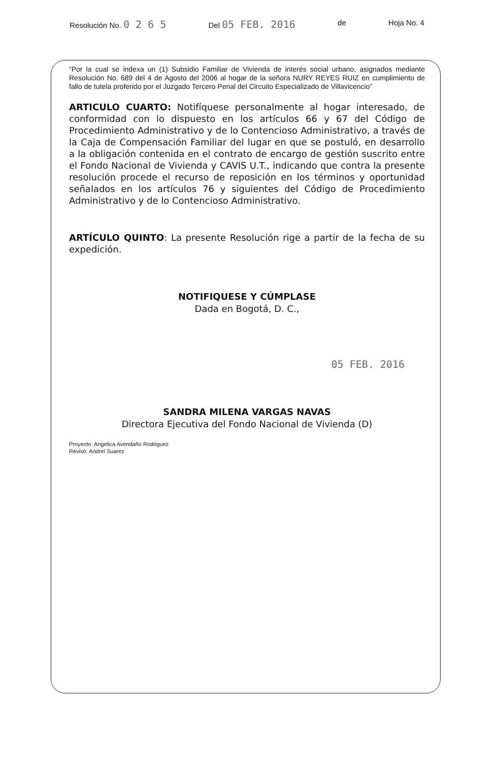Resolución No. 0 2 6 5 Del 05 FEB. 2016 de Hoja No. 4
“Por la cual se indexa un (1) Subsidio Familiar de Vivienda de interés social urbano, asignados mediante Resolución No. 689 del 4 de Agosto del 2006 al hogar de la señora NURY REYES RUIZ en cumplimiento de fallo de tutela proferido por el Juzgado Tercero Penal del Circuito Especializado de Villavicencio”
ARTICULO CUARTO: Notifíquese personalmente al hogar interesado, de conformidad con lo dispuesto en los artículos 66 y 67 del Código de Procedimiento Administrativo y de lo Contencioso Administrativo, a través de la Caja de Compensación Familiar del lugar en que se postuló, en desarrollo a la obligación contenida en el contrato de encargo de gestión suscrito entre el Fondo Nacional de Vivienda y CAVIS U.T., indicando que contra la presente resolución procede el recurso de reposición en los términos y oportunidad señalados en los artículos 76 y siguientes del Código de Procedimiento Administrativo y de lo Contencioso Administrativo.
ARTÍCULO QUINTO: La presente Resolución rige a partir de la fecha de su expedición.
NOTIFIQUESE Y CÚMPLASE
Dada en Bogotá, D. C.,
05 FEB. 2016
SANDRA MILENA VARGAS NAVAS
Directora Ejecutiva del Fondo Nacional de Vivienda (D)
Proyecto: Angelica Avendaño Rodriguez
Revisó: Andrei Suarez